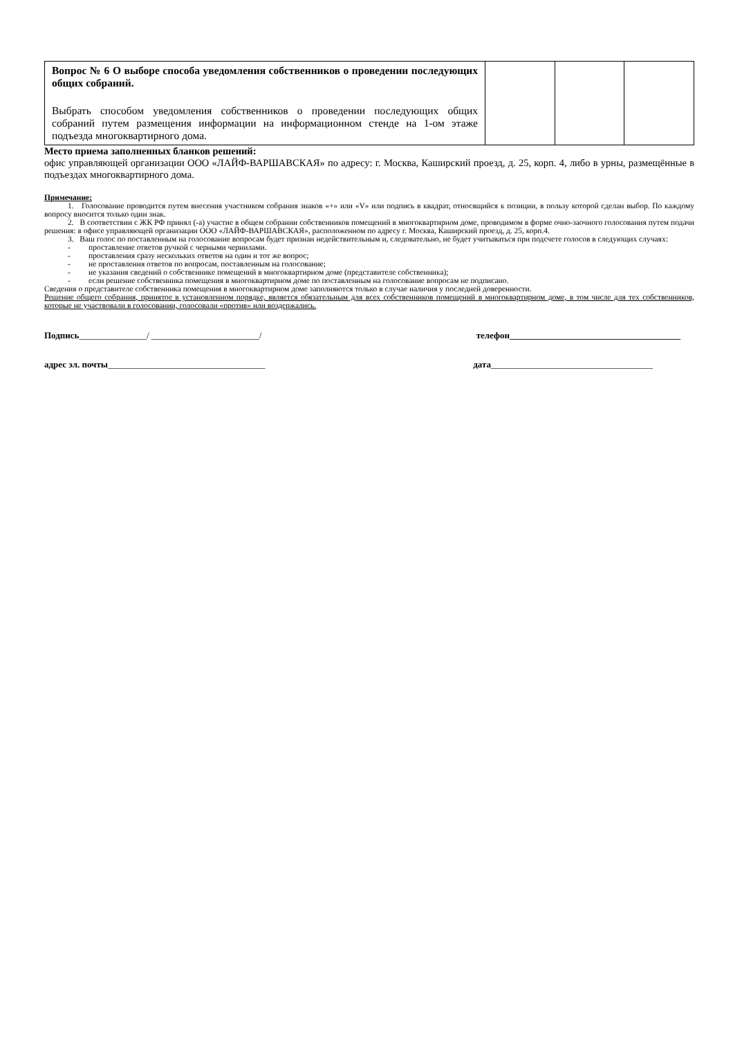| Вопрос № 6 О выборе способа уведомления собственников о проведении последующих общих собраний. Выбрать способом уведомления собственников о проведении последующих общих собраний путем размещения информации на информационном стенде на 1-ом этаже подъезда многоквартирного дома. | | | |
Место приема заполненных бланков решений:
офис управляющей организации ООО «ЛАЙФ-ВАРШАВСКАЯ» по адресу: г. Москва, Каширский проезд, д. 25, корп. 4, либо в урны, размещённые в подъездах многоквартирного дома.
Примечание:
1. Голосование проводится путем внесения участником собрания знаков «+» или «V» или подпись в квадрат, относящийся к позиции, в пользу которой сделан выбор. По каждому вопросу вносится только один знак.
2. В соответствии с ЖК РФ принял (-а) участие в общем собрании собственников помещений в многоквартирном доме, проводимом в форме очно-заочного голосования путем подачи решения: в офисе управляющей организации ООО «ЛАЙФ-ВАРШАВСКАЯ», расположенном по адресу г. Москва, Каширский проезд, д. 25, корп.4.
3. Ваш голос по поставленным на голосование вопросам будет признан недействительным и, следовательно, не будет учитываться при подсчете голосов в следующих случаях:
- проставление ответов ручкой с черными чернилами.
- проставления сразу нескольких ответов на один и тот же вопрос;
- не проставления ответов по вопросам, поставленным на голосование;
- не указания сведений о собственнике помещений в многоквартирном доме (представителе собственника);
- если решение собственника помещения в многоквартирном доме по поставленным на голосование вопросам не подписано.
Сведения о представителе собственника помещения в многоквартирном доме заполняются только в случае наличия у последней доверенности.
Решение общего собрания, принятое в установленном порядке, является обязательным для всех собственников помещений в многоквартирном доме, в том числе для тех собственников, которые не участвовали в голосовании, голосовали «против» или воздержались.
Подпись_______________/ ________________________/ телефон______________________________________
адрес эл. почты___________________________________ дата____________________________________